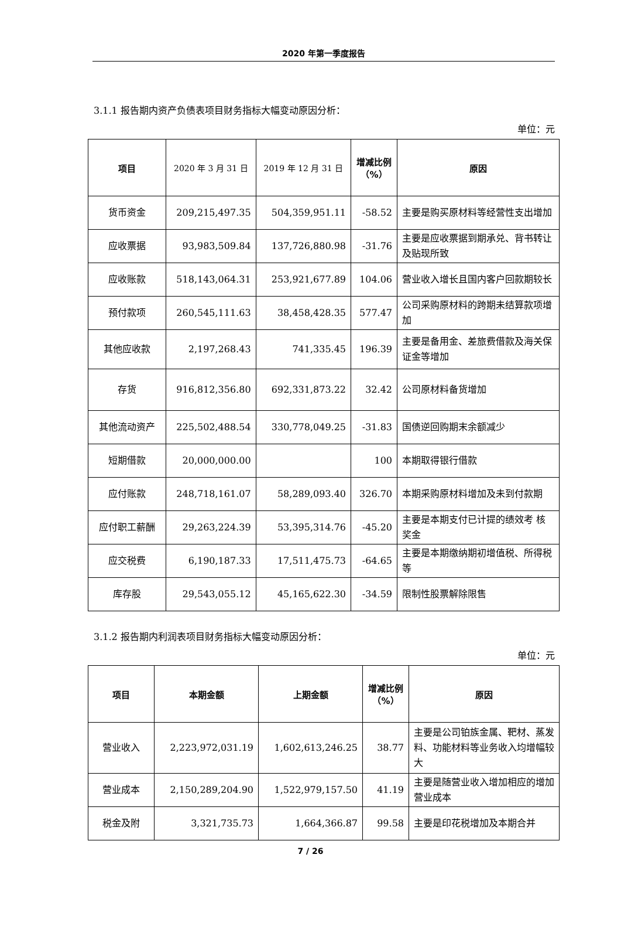2020 年第一季度报告
3.1.1 报告期内资产负债表项目财务指标大幅变动原因分析：
单位：元
| 项目 | 2020 年 3 月 31 日 | 2019 年 12 月 31 日 | 增减比例（%） | 原因 |
| --- | --- | --- | --- | --- |
| 货币资金 | 209,215,497.35 | 504,359,951.11 | -58.52 | 主要是购买原材料等经营性支出增加 |
| 应收票据 | 93,983,509.84 | 137,726,880.98 | -31.76 | 主要是应收票据到期承兑、背书转让及贴现所致 |
| 应收账款 | 518,143,064.31 | 253,921,677.89 | 104.06 | 营业收入增长且国内客户回款期较长 |
| 预付款项 | 260,545,111.63 | 38,458,428.35 | 577.47 | 公司采购原材料的跨期未结算款项增加 |
| 其他应收款 | 2,197,268.43 | 741,335.45 | 196.39 | 主要是备用金、差旅费借款及海关保证金等增加 |
| 存货 | 916,812,356.80 | 692,331,873.22 | 32.42 | 公司原材料备货增加 |
| 其他流动资产 | 225,502,488.54 | 330,778,049.25 | -31.83 | 国债逆回购期末余额减少 |
| 短期借款 | 20,000,000.00 | | 100 | 本期取得银行借款 |
| 应付账款 | 248,718,161.07 | 58,289,093.40 | 326.70 | 本期采购原材料增加及未到付款期 |
| 应付职工薪酬 | 29,263,224.39 | 53,395,314.76 | -45.20 | 主要是本期支付已计提的绩效考 核奖金 |
| 应交税费 | 6,190,187.33 | 17,511,475.73 | -64.65 | 主要是本期缴纳期初增值税、所得税等 |
| 库存股 | 29,543,055.12 | 45,165,622.30 | -34.59 | 限制性股票解除限售 |
3.1.2 报告期内利润表项目财务指标大幅变动原因分析：
单位：元
| 项目 | 本期金额 | 上期金额 | 增减比例（%） | 原因 |
| --- | --- | --- | --- | --- |
| 营业收入 | 2,223,972,031.19 | 1,602,613,246.25 | 38.77 | 主要是公司铂族金属、靶材、蒸发料、功能材料等业务收入均增幅较大 |
| 营业成本 | 2,150,289,204.90 | 1,522,979,157.50 | 41.19 | 主要是随营业收入增加相应的增加营业成本 |
| 税金及附 | 3,321,735.73 | 1,664,366.87 | 99.58 | 主要是印花税增加及本期合并 |
7 / 26